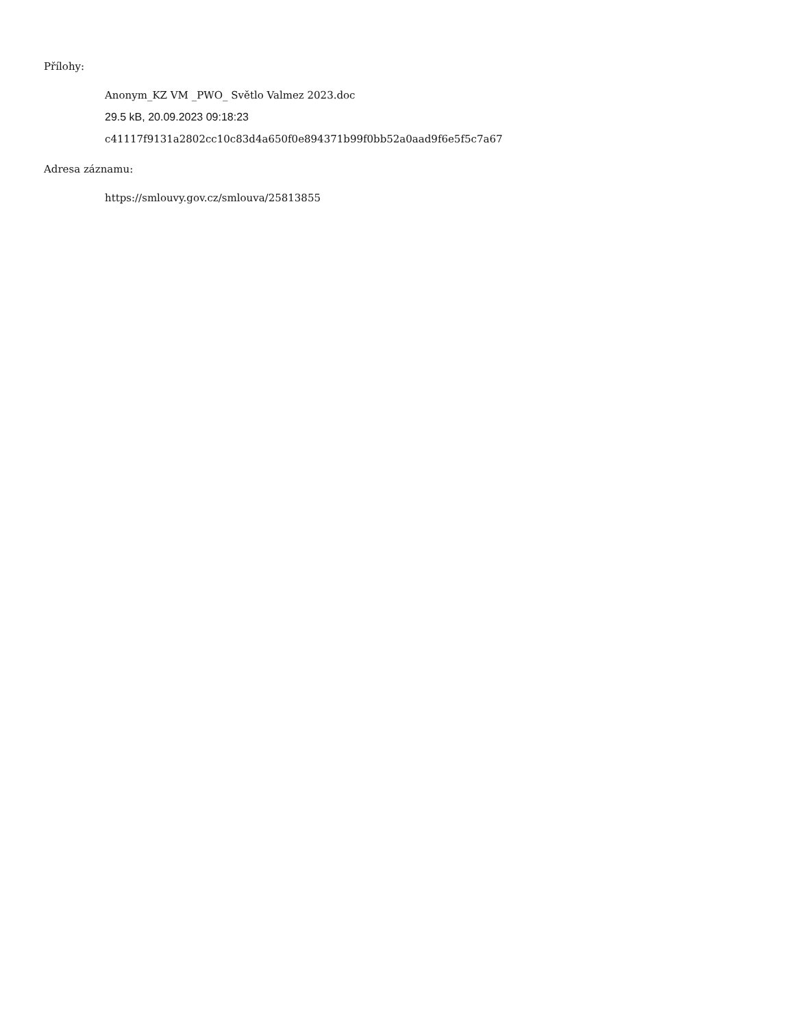Přílohy:
Anonym_KZ VM _PWO_ Světlo Valmez 2023.doc
29.5 kB, 20.09.2023 09:18:23
c41117f9131a2802cc10c83d4a650f0e894371b99f0bb52a0aad9f6e5f5c7a67
Adresa záznamu:
https://smlouvy.gov.cz/smlouva/25813855